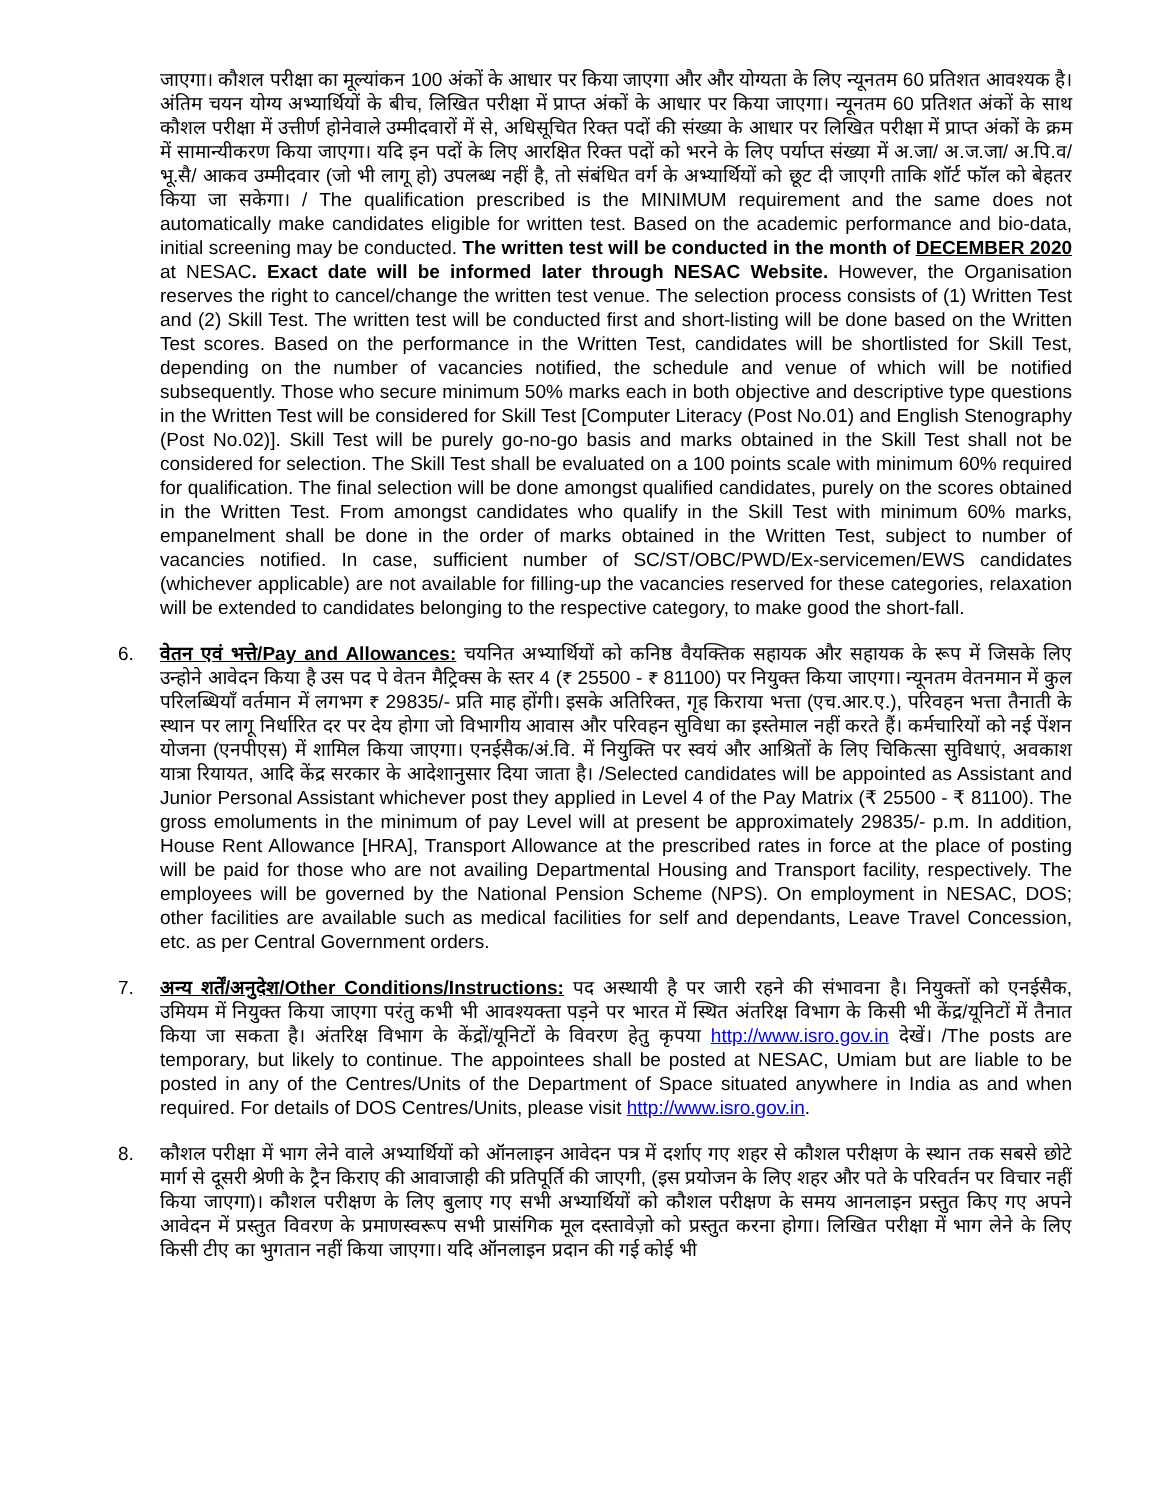जाएगा। कौशल परीक्षा का मूल्यांकन 100 अंकों के आधार पर किया जाएगा और और योग्यता के लिए न्यूनतम 60 प्रतिशत आवश्यक है। अंतिम चयन योग्य अभ्यार्थियों के बीच, लिखित परीक्षा में प्राप्त अंकों के आधार पर किया जाएगा। न्यूनतम 60 प्रतिशत अंकों के साथ कौशल परीक्षा में उत्तीर्ण होनेवाले उम्मीदवारों में से, अधिसूचित रिक्त पदों की संख्या के आधार पर लिखित परीक्षा में प्राप्त अंकों के क्रम में सामान्यीकरण किया जाएगा। यदि इन पदों के लिए आरक्षित रिक्त पदों को भरने के लिए पर्याप्त संख्या में अ.जा/ अ.ज.जा/ अ.पि.व/ भू.सै/ आकव उम्मीदवार (जो भी लागू हो) उपलब्ध नहीं है, तो संबंधित वर्ग के अभ्यार्थियों को छूट दी जाएगी ताकि शॉर्ट फॉल को बेहतर किया जा सकेगा। / The qualification prescribed is the MINIMUM requirement and the same does not automatically make candidates eligible for written test. Based on the academic performance and bio-data, initial screening may be conducted. The written test will be conducted in the month of DECEMBER 2020 at NESAC. Exact date will be informed later through NESAC Website. However, the Organisation reserves the right to cancel/change the written test venue. The selection process consists of (1) Written Test and (2) Skill Test. The written test will be conducted first and short-listing will be done based on the Written Test scores. Based on the performance in the Written Test, candidates will be shortlisted for Skill Test, depending on the number of vacancies notified, the schedule and venue of which will be notified subsequently. Those who secure minimum 50% marks each in both objective and descriptive type questions in the Written Test will be considered for Skill Test [Computer Literacy (Post No.01) and English Stenography (Post No.02)]. Skill Test will be purely go-no-go basis and marks obtained in the Skill Test shall not be considered for selection. The Skill Test shall be evaluated on a 100 points scale with minimum 60% required for qualification. The final selection will be done amongst qualified candidates, purely on the scores obtained in the Written Test. From amongst candidates who qualify in the Skill Test with minimum 60% marks, empanelment shall be done in the order of marks obtained in the Written Test, subject to number of vacancies notified. In case, sufficient number of SC/ST/OBC/PWD/Ex-servicemen/EWS candidates (whichever applicable) are not available for filling-up the vacancies reserved for these categories, relaxation will be extended to candidates belonging to the respective category, to make good the short-fall.
6. वेतन एवं भत्ते/Pay and Allowances: चयनित अभ्यार्थियों को कनिष्ठ वैयक्तिक सहायक और सहायक के रूप में जिसके लिए उन्होने आवेदन किया है उस पद पे वेतन मैट्रिक्स के स्तर 4 (₹ 25500 - ₹ 81100) पर नियुक्त किया जाएगा। न्यूनतम वेतनमान में कुल परिलब्धियाँ वर्तमान में लगभग ₹ 29835/- प्रति माह होंगी। इसके अतिरिक्त, गृह किराया भत्ता (एच.आर.ए.), परिवहन भत्ता तैनाती के स्थान पर लागू निर्धारित दर पर देय होगा जो विभागीय आवास और परिवहन सुविधा का इस्तेमाल नहीं करते हैं। कर्मचारियों को नई पेंशन योजना (एनपीएस) में शामिल किया जाएगा। एनईसैक/अं.वि. में नियुक्ति पर स्वयं और आश्रितों के लिए चिकित्सा सुविधाएं, अवकाश यात्रा रियायत, आदि केंद्र सरकार के आदेशानुसार दिया जाता है। /Selected candidates will be appointed as Assistant and Junior Personal Assistant whichever post they applied in Level 4 of the Pay Matrix (₹ 25500 - ₹ 81100). The gross emoluments in the minimum of pay Level will at present be approximately 29835/- p.m. In addition, House Rent Allowance [HRA], Transport Allowance at the prescribed rates in force at the place of posting will be paid for those who are not availing Departmental Housing and Transport facility, respectively. The employees will be governed by the National Pension Scheme (NPS). On employment in NESAC, DOS; other facilities are available such as medical facilities for self and dependants, Leave Travel Concession, etc. as per Central Government orders.
7. अन्य शर्तें/अनुदेश/Other Conditions/Instructions: पद अस्थायी है पर जारी रहने की संभावना है। नियुक्तों को एनईसैक, उमियम में नियुक्त किया जाएगा परंतु कभी भी आवश्यक्ता पड़ने पर भारत में स्थित अंतरिक्ष विभाग के किसी भी केंद्र/यूनिटों में तैनात किया जा सकता है। अंतरिक्ष विभाग के केंद्रों/यूनिटों के विवरण हेतु कृपया http://www.isro.gov.in देखें। /The posts are temporary, but likely to continue. The appointees shall be posted at NESAC, Umiam but are liable to be posted in any of the Centres/Units of the Department of Space situated anywhere in India as and when required. For details of DOS Centres/Units, please visit http://www.isro.gov.in.
8. कौशल परीक्षा में भाग लेने वाले अभ्यार्थियों को ऑनलाइन आवेदन पत्र में दर्शाए गए शहर से कौशल परीक्षण के स्थान तक सबसे छोटे मार्ग से दूसरी श्रेणी के ट्रैन किराए की आवाजाही की प्रतिपूर्ति की जाएगी, (इस प्रयोजन के लिए शहर और पते के परिवर्तन पर विचार नहीं किया जाएगा)। कौशल परीक्षण के लिए बुलाए गए सभी अभ्यार्थियों को कौशल परीक्षण के समय आनलाइन प्रस्तुत किए गए अपने आवेदन में प्रस्तुत विवरण के प्रमाणस्वरूप सभी प्रासंगिक मूल दस्तावेज़ो को प्रस्तुत करना होगा। लिखित परीक्षा में भाग लेने के लिए किसी टीए का भुगतान नहीं किया जाएगा। यदि ऑनलाइन प्रदान की गई कोई भी